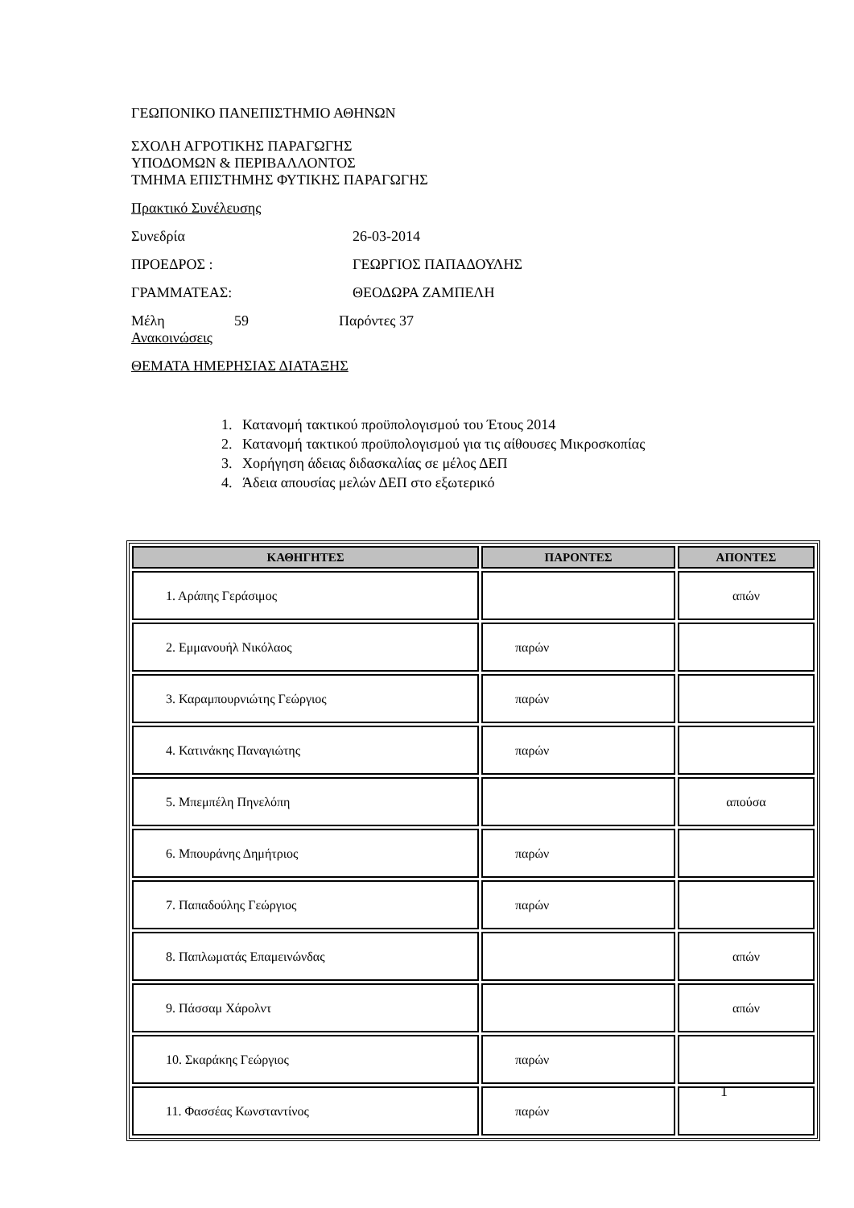ΓΕΩΠΟΝΙΚΟ ΠΑΝΕΠΙΣΤΗΜΙΟ ΑΘΗΝΩΝ
ΣΧΟΛΗ ΑΓΡΟΤΙΚΗΣ ΠΑΡΑΓΩΓΗΣ
ΥΠΟΔΟΜΩΝ & ΠΕΡΙΒΑΛΛΟΝΤΟΣ
ΤΜΗΜΑ ΕΠΙΣΤΗΜΗΣ ΦΥΤΙΚΗΣ ΠΑΡΑΓΩΓΗΣ
Πρακτικό Συνέλευσης
Συνεδρία 26-03-2014
ΠΡΟΕΔΡΟΣ : ΓΕΩΡΓΙΟΣ ΠΑΠΑΔΟΥΛΗΣ
ΓΡΑΜΜΑΤΕΑΣ: ΘΕΟΔΩΡΑ ΖΑΜΠΕΛΗ
Μέλη 59 Παρόντες 37
Ανακοινώσεις
ΘΕΜΑΤΑ ΗΜΕΡΗΣΙΑΣ ΔΙΑΤΑΞΗΣ
1. Κατανομή τακτικού προϋπολογισμού του Έτους 2014
2. Κατανομή τακτικού προϋπολογισμού για τις αίθουσες Μικροσκοπίας
3. Χορήγηση άδειας διδασκαλίας σε μέλος ΔΕΠ
4. Άδεια απουσίας μελών ΔΕΠ στο εξωτερικό
| ΚΑΘΗΓΗΤΕΣ | ΠΑΡΟΝΤΕΣ | ΑΠΟΝΤΕΣ |
| --- | --- | --- |
| 1. Αράπης Γεράσιμος | | απών |
| 2. Εμμανουήλ Νικόλαος | παρών | |
| 3. Καραμπουρνιώτης Γεώργιος | παρών | |
| 4. Κατινάκης Παναγιώτης | παρών | |
| 5. Μπεμπέλη Πηνελόπη | | απούσα |
| 6. Μπουράνης Δημήτριος | παρών | |
| 7. Παπαδούλης Γεώργιος | παρών | |
| 8. Παπλωματάς Επαμεινώνδας | | απών |
| 9. Πάσσαμ Χάρολντ | | απών |
| 10. Σκαράκης Γεώργιος | παρών | |
| 11. Φασσέας Κωνσταντίνος | παρών | |
1